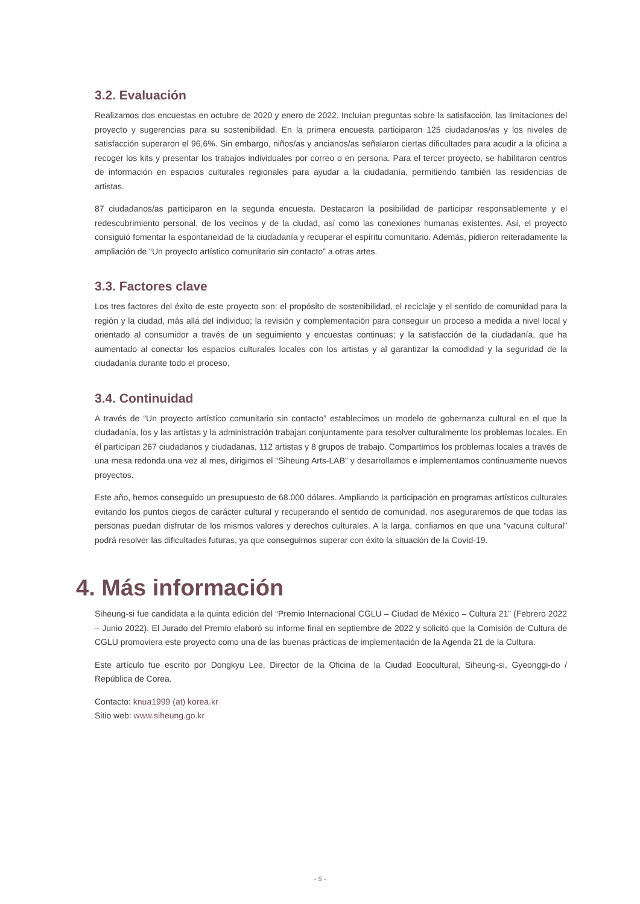3.2. Evaluación
Realizamos dos encuestas en octubre de 2020 y enero de 2022. Incluían preguntas sobre la satisfacción, las limitaciones del proyecto y sugerencias para su sostenibilidad. En la primera encuesta participaron 125 ciudadanos/as y los niveles de satisfacción superaron el 96,6%. Sin embargo, niños/as y ancianos/as señalaron ciertas dificultades para acudir a la oficina a recoger los kits y presentar los trabajos individuales por correo o en persona. Para el tercer proyecto, se habilitaron centros de información en espacios culturales regionales para ayudar a la ciudadanía, permitiendo también las residencias de artistas.
87 ciudadanos/as participaron en la segunda encuesta. Destacaron la posibilidad de participar responsablemente y el redescubrimiento personal, de los vecinos y de la ciudad, así como las conexiones humanas existentes. Así, el proyecto consiguió fomentar la espontaneidad de la ciudadanía y recuperar el espíritu comunitario. Además, pidieron reiteradamente la ampliación de “Un proyecto artístico comunitario sin contacto” a otras artes.
3.3. Factores clave
Los tres factores del éxito de este proyecto son: el propósito de sostenibilidad, el reciclaje y el sentido de comunidad para la región y la ciudad, más allá del individuo; la revisión y complementación para conseguir un proceso a medida a nivel local y orientado al consumidor a través de un seguimiento y encuestas continuas; y la satisfacción de la ciudadanía, que ha aumentado al conectar los espacios culturales locales con los artistas y al garantizar la comodidad y la seguridad de la ciudadanía durante todo el proceso.
3.4. Continuidad
A través de “Un proyecto artístico comunitario sin contacto” establecimos un modelo de gobernanza cultural en el que la ciudadanía, los y las artistas y la administración trabajan conjuntamente para resolver culturalmente los problemas locales. En él participan 267 ciudadanos y ciudadanas, 112 artistas y 8 grupos de trabajo. Compartimos los problemas locales a través de una mesa redonda una vez al mes, dirigimos el “Siheung Arts-LAB” y desarrollamos e implementamos continuamente nuevos proyectos.
Este año, hemos conseguido un presupuesto de 68.000 dólares. Ampliando la participación en programas artísticos culturales evitando los puntos ciegos de carácter cultural y recuperando el sentido de comunidad, nos aseguraremos de que todas las personas puedan disfrutar de los mismos valores y derechos culturales. A la larga, confiamos en que una “vacuna cultural” podrá resolver las dificultades futuras, ya que conseguimos superar con éxito la situación de la Covid-19.
4. Más información
Siheung-si fue candidata a la quinta edición del “Premio Internacional CGLU – Ciudad de México – Cultura 21” (Febrero 2022 – Junio 2022). El Jurado del Premio elaboró su informe final en septiembre de 2022 y solicitó que la Comisión de Cultura de CGLU promoviera este proyecto como una de las buenas prácticas de implementación de la Agenda 21 de la Cultura.
Este artículo fue escrito por Dongkyu Lee, Director de la Oficina de la Ciudad Ecocultural, Siheung-si, Gyeonggi-do / República de Corea.
Contacto: knua1999 (at) korea.kr
Sitio web: www.siheung.go.kr
- 5 -